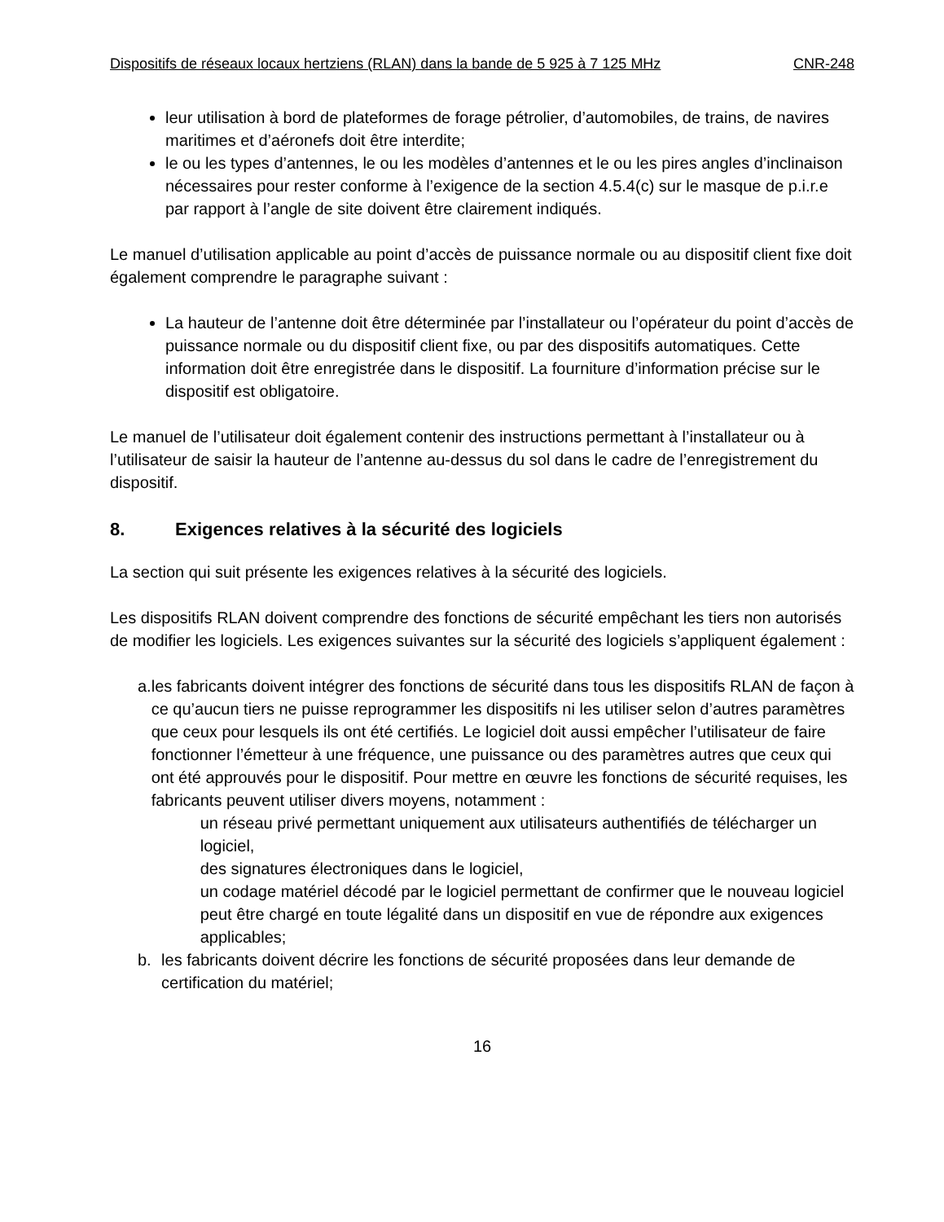Dispositifs de réseaux locaux hertziens (RLAN) dans la bande de 5 925 à 7 125 MHz CNR-248
leur utilisation à bord de plateformes de forage pétrolier, d’automobiles, de trains, de navires maritimes et d’aéronefs doit être interdite;
le ou les types d’antennes, le ou les modèles d’antennes et le ou les pires angles d’inclinaison nécessaires pour rester conforme à l’exigence de la section 4.5.4(c) sur le masque de p.i.r.e par rapport à l’angle de site doivent être clairement indiqués.
Le manuel d’utilisation applicable au point d’accès de puissance normale ou au dispositif client fixe doit également comprendre le paragraphe suivant :
La hauteur de l’antenne doit être déterminée par l’installateur ou l’opérateur du point d’accès de puissance normale ou du dispositif client fixe, ou par des dispositifs automatiques. Cette information doit être enregistrée dans le dispositif. La fourniture d’information précise sur le dispositif est obligatoire.
Le manuel de l’utilisateur doit également contenir des instructions permettant à l’installateur ou à l’utilisateur de saisir la hauteur de l’antenne au-dessus du sol dans le cadre de l’enregistrement du dispositif.
8. Exigences relatives à la sécurité des logiciels
La section qui suit présente les exigences relatives à la sécurité des logiciels.
Les dispositifs RLAN doivent comprendre des fonctions de sécurité empêchant les tiers non autorisés de modifier les logiciels. Les exigences suivantes sur la sécurité des logiciels s’appliquent également :
a. les fabricants doivent intégrer des fonctions de sécurité dans tous les dispositifs RLAN de façon à ce qu’aucun tiers ne puisse reprogrammer les dispositifs ni les utiliser selon d’autres paramètres que ceux pour lesquels ils ont été certifiés. Le logiciel doit aussi empêcher l’utilisateur de faire fonctionner l’émetteur à une fréquence, une puissance ou des paramètres autres que ceux qui ont été approuvés pour le dispositif. Pour mettre en œuvre les fonctions de sécurité requises, les fabricants peuvent utiliser divers moyens, notamment :
un réseau privé permettant uniquement aux utilisateurs authentifiés de télécharger un logiciel,
des signatures électroniques dans le logiciel,
un codage matériel décodé par le logiciel permettant de confirmer que le nouveau logiciel peut être chargé en toute légalité dans un dispositif en vue de répondre aux exigences applicables;
b. les fabricants doivent décrire les fonctions de sécurité proposées dans leur demande de certification du matériel;
16